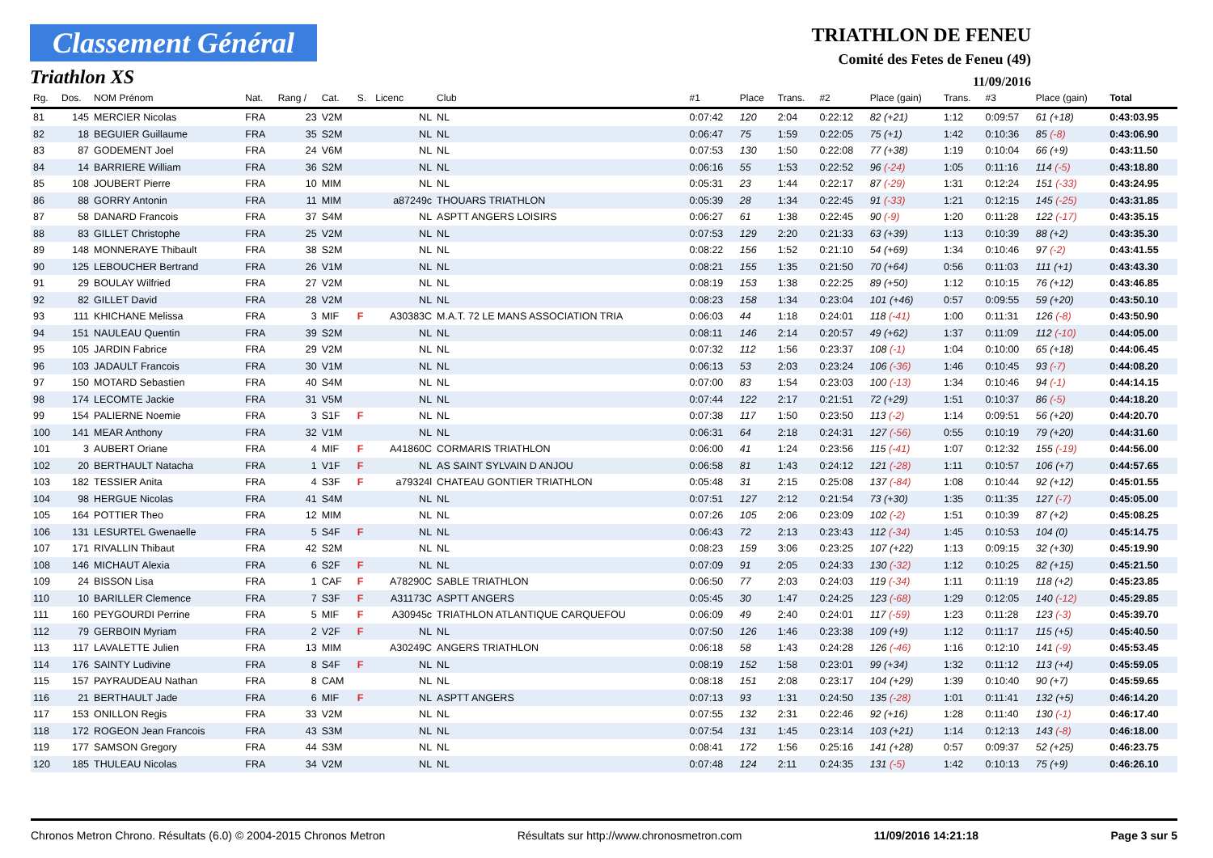Classement Général
Triathlon XS
TRIATHLON DE FENEU
Comité des Fetes de Feneu (49)
11/09/2016
| Rg. | Dos. | NOM Prénom | Nat. | Rang / | Cat. | S. | Licenc | Club | #1 | Place | Trans. | #2 | Place (gain) | Trans. | #3 | Place (gain) | Total |
| --- | --- | --- | --- | --- | --- | --- | --- | --- | --- | --- | --- | --- | --- | --- | --- | --- | --- |
| 81 | 145 | MERCIER Nicolas | FRA | 23 | V2M | | NL | NL | 0:07:42 | 120 | 2:04 | 0:22:12 | 82 (+21) | 1:12 | 0:09:57 | 61 (+18) | 0:43:03.95 |
| 82 | 18 | BEGUIER Guillaume | FRA | 35 | S2M | | NL | NL | 0:06:47 | 75 | 1:59 | 0:22:05 | 75 (+1) | 1:42 | 0:10:36 | 85 (-8) | 0:43:06.90 |
| 83 | 87 | GODEMENT Joel | FRA | 24 | V6M | | NL | NL | 0:07:53 | 130 | 1:50 | 0:22:08 | 77 (+38) | 1:19 | 0:10:04 | 66 (+9) | 0:43:11.50 |
| 84 | 14 | BARRIERE William | FRA | 36 | S2M | | NL | NL | 0:06:16 | 55 | 1:53 | 0:22:52 | 96 (-24) | 1:05 | 0:11:16 | 114 (-5) | 0:43:18.80 |
| 85 | 108 | JOUBERT Pierre | FRA | 10 | MIM | | NL | NL | 0:05:31 | 23 | 1:44 | 0:22:17 | 87 (-29) | 1:31 | 0:12:24 | 151 (-33) | 0:43:24.95 |
| 86 | 88 | GORRY Antonin | FRA | 11 | MIM | | a87249c | THOUARS TRIATHLON | 0:05:39 | 28 | 1:34 | 0:22:45 | 91 (-33) | 1:21 | 0:12:15 | 145 (-25) | 0:43:31.85 |
| 87 | 58 | DANARD Francois | FRA | 37 | S4M | | NL | ASPTT ANGERS LOISIRS | 0:06:27 | 61 | 1:38 | 0:22:45 | 90 (-9) | 1:20 | 0:11:28 | 122 (-17) | 0:43:35.15 |
| 88 | 83 | GILLET Christophe | FRA | 25 | V2M | | NL | NL | 0:07:53 | 129 | 2:20 | 0:21:33 | 63 (+39) | 1:13 | 0:10:39 | 88 (+2) | 0:43:35.30 |
| 89 | 148 | MONNERAYE Thibault | FRA | 38 | S2M | | NL | NL | 0:08:22 | 156 | 1:52 | 0:21:10 | 54 (+69) | 1:34 | 0:10:46 | 97 (-2) | 0:43:41.55 |
| 90 | 125 | LEBOUCHER Bertrand | FRA | 26 | V1M | | NL | NL | 0:08:21 | 155 | 1:35 | 0:21:50 | 70 (+64) | 0:56 | 0:11:03 | 111 (+1) | 0:43:43.30 |
| 91 | 29 | BOULAY Wilfried | FRA | 27 | V2M | | NL | NL | 0:08:19 | 153 | 1:38 | 0:22:25 | 89 (+50) | 1:12 | 0:10:15 | 76 (+12) | 0:43:46.85 |
| 92 | 82 | GILLET David | FRA | 28 | V2M | | NL | NL | 0:08:23 | 158 | 1:34 | 0:23:04 | 101 (+46) | 0:57 | 0:09:55 | 59 (+20) | 0:43:50.10 |
| 93 | 111 | KHICHANE Melissa | FRA | 3 | MIF | F | A30383C | M.A.T. 72 LE MANS ASSOCIATION TRIA | 0:06:03 | 44 | 1:18 | 0:24:01 | 118 (-41) | 1:00 | 0:11:31 | 126 (-8) | 0:43:50.90 |
| 94 | 151 | NAULEAU Quentin | FRA | 39 | S2M | | NL | NL | 0:08:11 | 146 | 2:14 | 0:20:57 | 49 (+62) | 1:37 | 0:11:09 | 112 (-10) | 0:44:05.00 |
| 95 | 105 | JARDIN Fabrice | FRA | 29 | V2M | | NL | NL | 0:07:32 | 112 | 1:56 | 0:23:37 | 108 (-1) | 1:04 | 0:10:00 | 65 (+18) | 0:44:06.45 |
| 96 | 103 | JADAULT Francois | FRA | 30 | V1M | | NL | NL | 0:06:13 | 53 | 2:03 | 0:23:24 | 106 (-36) | 1:46 | 0:10:45 | 93 (-7) | 0:44:08.20 |
| 97 | 150 | MOTARD Sebastien | FRA | 40 | S4M | | NL | NL | 0:07:00 | 83 | 1:54 | 0:23:03 | 100 (-13) | 1:34 | 0:10:46 | 94 (-1) | 0:44:14.15 |
| 98 | 174 | LECOMTE Jackie | FRA | 31 | V5M | | NL | NL | 0:07:44 | 122 | 2:17 | 0:21:51 | 72 (+29) | 1:51 | 0:10:37 | 86 (-5) | 0:44:18.20 |
| 99 | 154 | PALIERNE Noemie | FRA | 3 | S1F | F | NL | NL | 0:07:38 | 117 | 1:50 | 0:23:50 | 113 (-2) | 1:14 | 0:09:51 | 56 (+20) | 0:44:20.70 |
| 100 | 141 | MEAR Anthony | FRA | 32 | V1M | | NL | NL | 0:06:31 | 64 | 2:18 | 0:24:31 | 127 (-56) | 0:55 | 0:10:19 | 79 (+20) | 0:44:31.60 |
| 101 | 3 | AUBERT Oriane | FRA | 4 | MIF | F | A41860C | CORMARIS TRIATHLON | 0:06:00 | 41 | 1:24 | 0:23:56 | 115 (-41) | 1:07 | 0:12:32 | 155 (-19) | 0:44:56.00 |
| 102 | 20 | BERTHAULT Natacha | FRA | 1 | V1F | F | NL | AS SAINT SYLVAIN D ANJOU | 0:06:58 | 81 | 1:43 | 0:24:12 | 121 (-28) | 1:11 | 0:10:57 | 106 (+7) | 0:44:57.65 |
| 103 | 182 | TESSIER Anita | FRA | 4 | S3F | F | a79324l | CHATEAU GONTIER TRIATHLON | 0:05:48 | 31 | 2:15 | 0:25:08 | 137 (-84) | 1:08 | 0:10:44 | 92 (+12) | 0:45:01.55 |
| 104 | 98 | HERGUE Nicolas | FRA | 41 | S4M | | NL | NL | 0:07:51 | 127 | 2:12 | 0:21:54 | 73 (+30) | 1:35 | 0:11:35 | 127 (-7) | 0:45:05.00 |
| 105 | 164 | POTTIER Theo | FRA | 12 | MIM | | NL | NL | 0:07:26 | 105 | 2:06 | 0:23:09 | 102 (-2) | 1:51 | 0:10:39 | 87 (+2) | 0:45:08.25 |
| 106 | 131 | LESURTEL Gwenaelle | FRA | 5 | S4F | F | NL | NL | 0:06:43 | 72 | 2:13 | 0:23:43 | 112 (-34) | 1:45 | 0:10:53 | 104 (0) | 0:45:14.75 |
| 107 | 171 | RIVALLIN Thibaut | FRA | 42 | S2M | | NL | NL | 0:08:23 | 159 | 3:06 | 0:23:25 | 107 (+22) | 1:13 | 0:09:15 | 32 (+30) | 0:45:19.90 |
| 108 | 146 | MICHAUT Alexia | FRA | 6 | S2F | F | NL | NL | 0:07:09 | 91 | 2:05 | 0:24:33 | 130 (-32) | 1:12 | 0:10:25 | 82 (+15) | 0:45:21.50 |
| 109 | 24 | BISSON Lisa | FRA | 1 | CAF | F | A78290C | SABLE TRIATHLON | 0:06:50 | 77 | 2:03 | 0:24:03 | 119 (-34) | 1:11 | 0:11:19 | 118 (+2) | 0:45:23.85 |
| 110 | 10 | BARILLER Clemence | FRA | 7 | S3F | F | A31173C | ASPTT ANGERS | 0:05:45 | 30 | 1:47 | 0:24:25 | 123 (-68) | 1:29 | 0:12:05 | 140 (-12) | 0:45:29.85 |
| 111 | 160 | PEYGOURDI Perrine | FRA | 5 | MIF | F | A30945c | TRIATHLON ATLANTIQUE CARQUEFOU | 0:06:09 | 49 | 2:40 | 0:24:01 | 117 (-59) | 1:23 | 0:11:28 | 123 (-3) | 0:45:39.70 |
| 112 | 79 | GERBOIN Myriam | FRA | 2 | V2F | F | NL | NL | 0:07:50 | 126 | 1:46 | 0:23:38 | 109 (+9) | 1:12 | 0:11:17 | 115 (+5) | 0:45:40.50 |
| 113 | 117 | LAVALETTE Julien | FRA | 13 | MIM | | A30249C | ANGERS TRIATHLON | 0:06:18 | 58 | 1:43 | 0:24:28 | 126 (-46) | 1:16 | 0:12:10 | 141 (-9) | 0:45:53.45 |
| 114 | 176 | SAINTY Ludivine | FRA | 8 | S4F | F | NL | NL | 0:08:19 | 152 | 1:58 | 0:23:01 | 99 (+34) | 1:32 | 0:11:12 | 113 (+4) | 0:45:59.05 |
| 115 | 157 | PAYRAUDEAU Nathan | FRA | 8 | CAM | | NL | NL | 0:08:18 | 151 | 2:08 | 0:23:17 | 104 (+29) | 1:39 | 0:10:40 | 90 (+7) | 0:45:59.65 |
| 116 | 21 | BERTHAULT Jade | FRA | 6 | MIF | F | NL | ASPTT ANGERS | 0:07:13 | 93 | 1:31 | 0:24:50 | 135 (-28) | 1:01 | 0:11:41 | 132 (+5) | 0:46:14.20 |
| 117 | 153 | ONILLON Regis | FRA | 33 | V2M | | NL | NL | 0:07:55 | 132 | 2:31 | 0:22:46 | 92 (+16) | 1:28 | 0:11:40 | 130 (-1) | 0:46:17.40 |
| 118 | 172 | ROGEON Jean Francois | FRA | 43 | S3M | | NL | NL | 0:07:54 | 131 | 1:45 | 0:23:14 | 103 (+21) | 1:14 | 0:12:13 | 143 (-8) | 0:46:18.00 |
| 119 | 177 | SAMSON Gregory | FRA | 44 | S3M | | NL | NL | 0:08:41 | 172 | 1:56 | 0:25:16 | 141 (+28) | 0:57 | 0:09:37 | 52 (+25) | 0:46:23.75 |
| 120 | 185 | THULEAU Nicolas | FRA | 34 | V2M | | NL | NL | 0:07:48 | 124 | 2:11 | 0:24:35 | 131 (-5) | 1:42 | 0:10:13 | 75 (+9) | 0:46:26.10 |
Chronos Metron Chrono. Résultats (6.0) © 2004-2015 Chronos Metron Résultats sur http://www.chronosmetron.com 11/09/2016 14:21:18 Page 3 sur 5